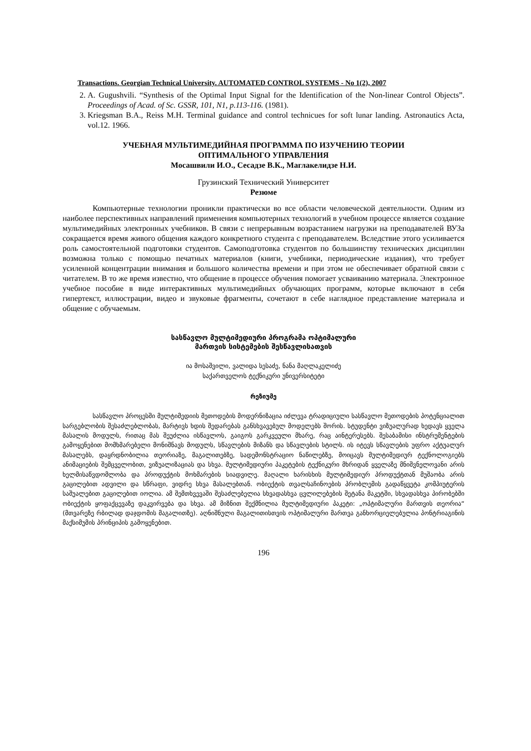Transactions. Georgian Technical University. AUTOMATED CONTROL SYSTEMS - No 1(2), 2007
2. A. Gugushvili. “Synthesis of the Optimal Input Signal for the Identification of the Non-linear Control Objects”. Proceedings of Acad. of Sc. GSSR, 101, N1, p.113-116. (1981).
3. Kriegsman B.A., Reiss M.H. Terminal guidance and control technicues for soft lunar landing. Astronautics Acta, vol.12. 1966.
УЧЕБНАЯ МУЛЬТИМЕДИЙНАЯ ПРОГРАММА ПО ИЗУЧЕНИЮ ТЕОРИИ
ОПТИМАЛЬНОГО УПРАВЛЕНИЯ
Мосашвили И.О., Сесадзе В.К., Маглакелидзе Н.И.
Грузинский Технический Университет
Резюме
Компьютерные технологии проникли практически во все области человеческой деятельности. Одним из наиболее перспективных направлений применения компьютерных технологий в учебном процессе является создание мультимедийных электронных учебников. В связи с непрерывным возрастанием нагрузки на преподавателей ВУЗа сокращается время живого общения каждого конкретного студента с преподавателем. Вследствие этого усиливается роль самостоятельной подготовки студентов. Самоподготовка студентов по большинству технических дисциплин возможна только с помощью печатных материалов (книги, учебники, периодические издания), что требует усиленной концентрации внимания и большого количества времени и при этом не обеспечивает обратной связи с читателем. В то же время известно, что общение в процессе обучения помогает усваиванию материала. Электронное учебное пособие в виде интерактивных мультимедийных обучающих программ, которые включают в себя гипертекст, иллюстрации, видео и звуковые фрагменты, сочетают в себе наглядное представление материала и общение с обучаемым.
სასწავლო მულტიმედიური პროგრამა ოპტიმალური
მართვის სისტემების შესწავლისათვის
ია მოსაშვილი, ვალიდა სესაძე, ნანა მაღლაკელიძე
საქართველოს ტექნიკური უნივერსიტეტი
რეზიუმე
სასწავლო პროცესში მულტიმედიის მეთოდების მოდერნიზაცია იძლევა ტრადიციული სასწავლო მეთოდების პოტენციალით სარგებლობის შესაძლებლობას, მარტივს ხდის შედარებას განსხვავებულ მოდელებს შორის. სტუდენტი ვიზუალურად ხედავს ყველა მასალის მოდულს, რითაც მას შეუძლია ისწავლოს, გაიგოს გარკვეული მხარე, რაც აინტერესებს. შესაბამისი ინსტრუმენტების გამოყენებით მომხმარებელი მონიშნავს მოდულს, სწავლების მიზანს და სწავლების სტილს. ის იტევს სწავლების უფრო აქტუალურ მასალებს, დაყრდნობილია თეორიაზე, მაგალითებზე, სადემონსტრაციო ნაწილებზე, მოიცავს მულტიმედიურ ტექნოლოგიებს ანიმაციების შემცველობით, ვიზუალიზაციას და სხვა. მულტიმედიური პაკეტების ტექნიკური მხრიდან ყველაზე მნიშვნელოვანი არის ხელმისაწვდომლობა და პროდუქტის მოხმარების სიადვილე. მაღალი ხარისხის მულტიმედიურ პროდუქტთან მუშაობა არის გაცილებით ადვილი და სწრაფი, ვიდრე სხვა მასალებთან. ობიექტის თვალსაჩინოების პრობლემის გადაწყვეტა კომპიუტერის საშუალებით გაცილებით იოლია. ამ შემთხვევაში შესაძლებელია სხვადასხვა ცვლილებების შეტანა მაკეტში, სხვადასხვა პირობებში ობიექტის ყოფაქცევაზე დაკვირვება და სხვა. ამ მიზნით შექმნილია მულტიმედიური პაკეტი: „ოპტიმალური მართვის თეორია“ (მთვარეზე რბილად დაჯდომის მაგალითზე). აღნიშნული მაგალითისთვის ოპტიმალური მართვა განხორციელებულია პონტრიაგინის მაქსიმუმის პრინციპის გამოყენებით.
196